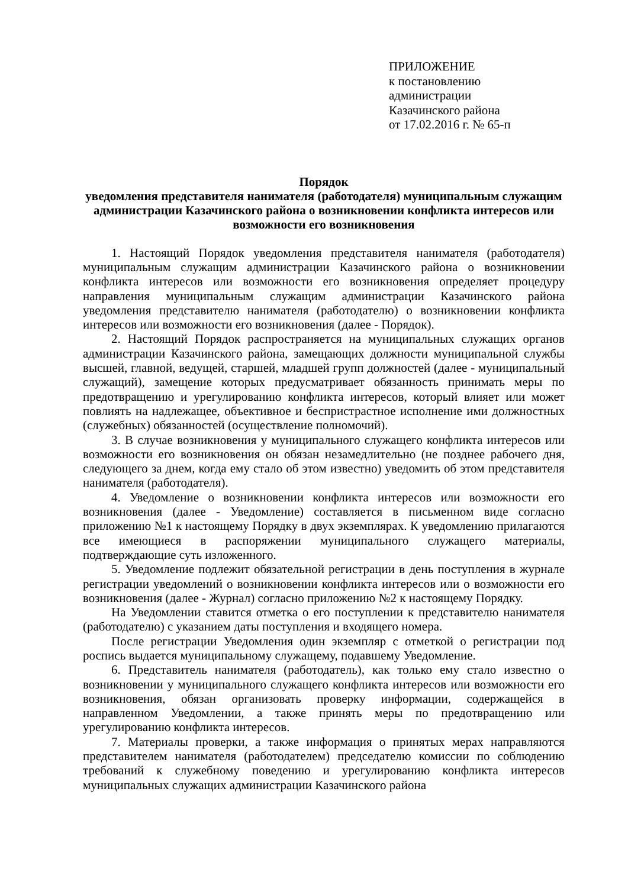ПРИЛОЖЕНИЕ
к постановлению
администрации
Казачинского района
от 17.02.2016 г. № 65-п
Порядок
уведомления представителя нанимателя (работодателя) муниципальным служащим администрации Казачинского района о возникновении конфликта интересов или возможности его возникновения
1. Настоящий Порядок уведомления представителя нанимателя (работодателя) муниципальным служащим администрации Казачинского района о возникновении конфликта интересов или возможности его возникновения определяет процедуру направления муниципальным служащим администрации Казачинского района уведомления представителю нанимателя (работодателю) о возникновении конфликта интересов или возможности его возникновения (далее - Порядок).
2. Настоящий Порядок распространяется на муниципальных служащих органов администрации Казачинского района, замещающих должности муниципальной службы высшей, главной, ведущей, старшей, младшей групп должностей (далее - муниципальный служащий), замещение которых предусматривает обязанность принимать меры по предотвращению и урегулированию конфликта интересов, который влияет или может повлиять на надлежащее, объективное и беспристрастное исполнение ими должностных (служебных) обязанностей (осуществление полномочий).
3. В случае возникновения у муниципального служащего конфликта интересов или возможности его возникновения он обязан незамедлительно (не позднее рабочего дня, следующего за днем, когда ему стало об этом известно) уведомить об этом представителя нанимателя (работодателя).
4. Уведомление о возникновении конфликта интересов или возможности его возникновения (далее - Уведомление) составляется в письменном виде согласно приложению №1 к настоящему Порядку в двух экземплярах. К уведомлению прилагаются все имеющиеся в распоряжении муниципального служащего материалы, подтверждающие суть изложенного.
5. Уведомление подлежит обязательной регистрации в день поступления в журнале регистрации уведомлений о возникновении конфликта интересов или о возможности его возникновения (далее - Журнал) согласно приложению №2 к настоящему Порядку.
На Уведомлении ставится отметка о его поступлении к представителю нанимателя (работодателю) с указанием даты поступления и входящего номера.
После регистрации Уведомления один экземпляр с отметкой о регистрации под роспись выдается муниципальному служащему, подавшему Уведомление.
6. Представитель нанимателя (работодатель), как только ему стало известно о возникновении у муниципального служащего конфликта интересов или возможности его возникновения, обязан организовать проверку информации, содержащейся в направленном Уведомлении, а также принять меры по предотвращению или урегулированию конфликта интересов.
7. Материалы проверки, а также информация о принятых мерах направляются представителем нанимателя (работодателем) председателю комиссии по соблюдению требований к служебному поведению и урегулированию конфликта интересов муниципальных служащих администрации Казачинского района